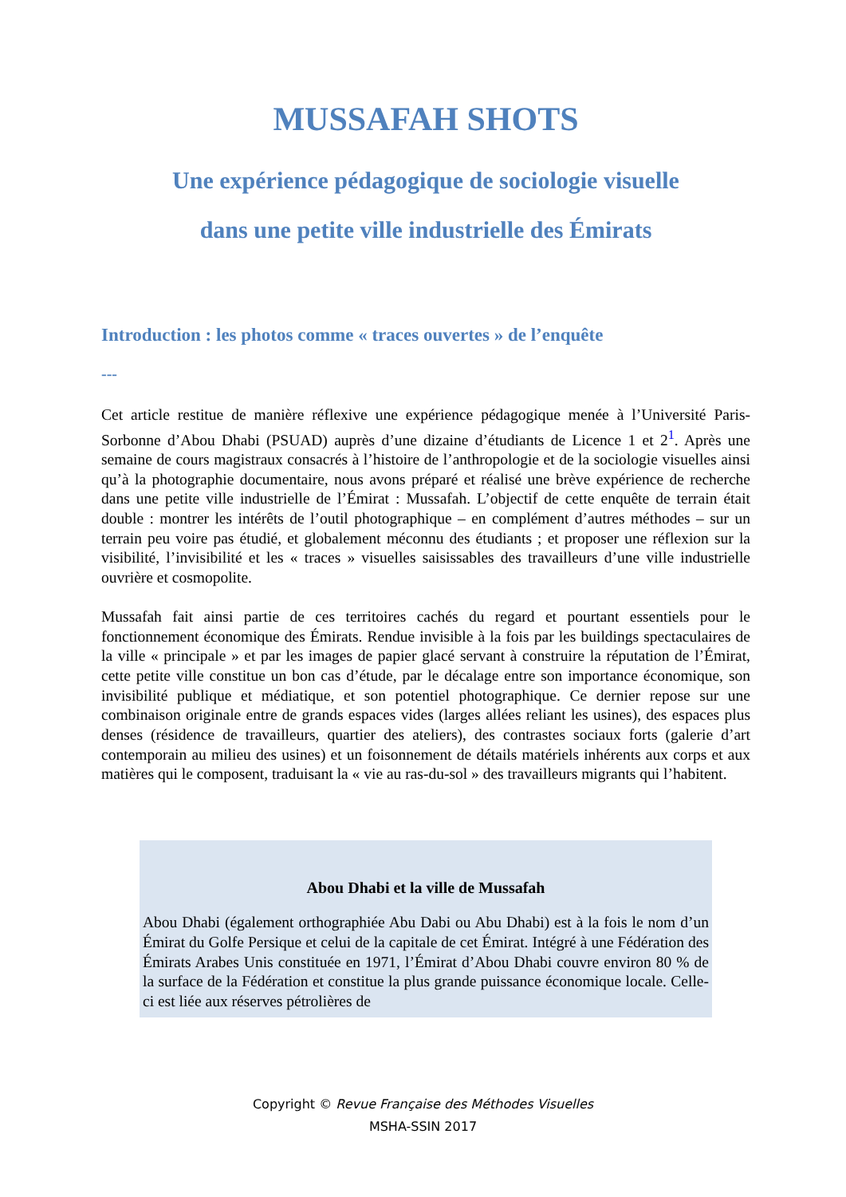MUSSAFAH SHOTS
Une expérience pédagogique de sociologie visuelle
dans une petite ville industrielle des Émirats
Introduction : les photos comme « traces ouvertes » de l’enquête
---
Cet article restitue de manière réflexive une expérience pédagogique menée à l’Université Paris-Sorbonne d’Abou Dhabi (PSUAD) auprès d’une dizaine d’étudiants de Licence 1 et 2<sup>1</sup>. Après une semaine de cours magistraux consacrés à l’histoire de l’anthropologie et de la sociologie visuelles ainsi qu’à la photographie documentaire, nous avons préparé et réalisé une brève expérience de recherche dans une petite ville industrielle de l’Émirat : Mussafah. L’objectif de cette enquête de terrain était double : montrer les intérêts de l’outil photographique – en complément d’autres méthodes – sur un terrain peu voire pas étudié, et globalement méconnu des étudiants ; et proposer une réflexion sur la visibilité, l’invisibilité et les « traces » visuelles saisissables des travailleurs d’une ville industrielle ouvrière et cosmopolite.
Mussafah fait ainsi partie de ces territoires cachés du regard et pourtant essentiels pour le fonctionnement économique des Émirats. Rendue invisible à la fois par les buildings spectaculaires de la ville « principale » et par les images de papier glacé servant à construire la réputation de l’Émirat, cette petite ville constitue un bon cas d’étude, par le décalage entre son importance économique, son invisibilité publique et médiatique, et son potentiel photographique. Ce dernier repose sur une combinaison originale entre de grands espaces vides (larges allées reliant les usines), des espaces plus denses (résidence de travailleurs, quartier des ateliers), des contrastes sociaux forts (galerie d’art contemporain au milieu des usines) et un foisonnement de détails matériels inhérents aux corps et aux matières qui le composent, traduisant la « vie au ras-du-sol » des travailleurs migrants qui l’habitent.
Abou Dhabi et la ville de Mussafah
Abou Dhabi (également orthographiée Abu Dabi ou Abu Dhabi) est à la fois le nom d’un Émirat du Golfe Persique et celui de la capitale de cet Émirat. Intégré à une Fédération des Émirats Arabes Unis constituée en 1971, l’Émirat d’Abou Dhabi couvre environ 80 % de la surface de la Fédération et constitue la plus grande puissance économique locale. Celle-ci est liée aux réserves pétrolières de
Copyright © Revue Française des Méthodes Visuelles
MSHA-SSIN 2017